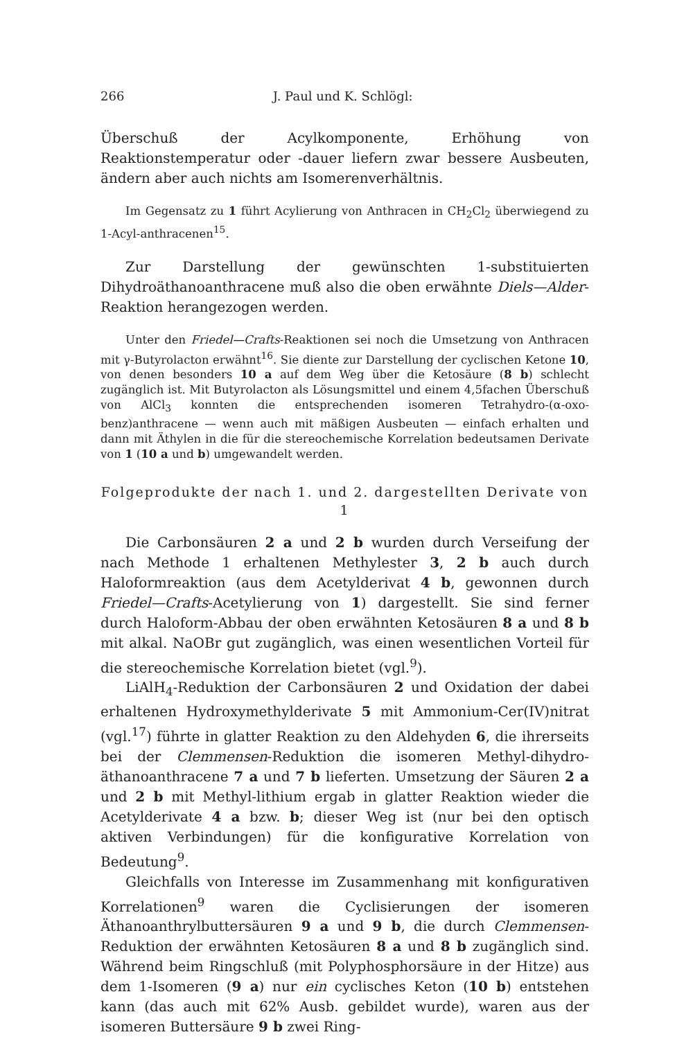266 J. Paul und K. Schlögl:
Überschuß der Acylkomponente, Erhöhung von Reaktionstemperatur oder -dauer liefern zwar bessere Ausbeuten, ändern aber auch nichts am Isomerenverhältnis.
Im Gegensatz zu 1 führt Acylierung von Anthracen in CH<sub>2</sub>Cl<sub>2</sub> überwiegend zu 1-Acyl-anthracenen<sup>15</sup>.
Zur Darstellung der gewünschten 1-substituierten Dihydroäthanoanthracene muß also die oben erwähnte Diels—Alder-Reaktion herangezogen werden.
Unter den Friedel—Crafts-Reaktionen sei noch die Umsetzung von Anthracen mit γ-Butyrolacton erwähnt<sup>16</sup>. Sie diente zur Darstellung der cyclischen Ketone 10, von denen besonders 10 a auf dem Weg über die Ketosäure (8 b) schlecht zugänglich ist. Mit Butyrolacton als Lösungsmittel und einem 4,5fachen Überschuß von AlCl<sub>3</sub> konnten die entsprechenden isomeren Tetrahydro-(α-oxo-benz)anthracene — wenn auch mit mäßigen Ausbeuten — einfach erhalten und dann mit Äthylen in die für die stereochemische Korrelation bedeutsamen Derivate von 1 (10 a und b) umgewandelt werden.
Folgeprodukte der nach 1. und 2. dargestellten Derivate von 1
Die Carbonsäuren 2 a und 2 b wurden durch Verseifung der nach Methode 1 erhaltenen Methylester 3, 2 b auch durch Haloformreaktion (aus dem Acetylderivat 4 b, gewonnen durch Friedel—Crafts-Acetylierung von 1) dargestellt. Sie sind ferner durch Haloform-Abbau der oben erwähnten Ketosäuren 8 a und 8 b mit alkal. NaOBr gut zugänglich, was einen wesentlichen Vorteil für die stereochemische Korrelation bietet (vgl.<sup>9</sup>).
LiAlH<sub>4</sub>-Reduktion der Carbonsäuren 2 und Oxidation der dabei erhaltenen Hydroxymethylderivate 5 mit Ammonium-Cer(IV)nitrat (vgl.<sup>17</sup>) führte in glatter Reaktion zu den Aldehyden 6, die ihrerseits bei der Clemmensen-Reduktion die isomeren Methyl-dihydro-äthanoanthracene 7 a und 7 b lieferten. Umsetzung der Säuren 2 a und 2 b mit Methyl-lithium ergab in glatter Reaktion wieder die Acetylderivate 4 a bzw. b; dieser Weg ist (nur bei den optisch aktiven Verbindungen) für die konfigurative Korrelation von Bedeutung<sup>9</sup>.
Gleichfalls von Interesse im Zusammenhang mit konfigurativen Korrelationen<sup>9</sup> waren die Cyclisierungen der isomeren Äthanoanthrylbuttersäuren 9 a und 9 b, die durch Clemmensen-Reduktion der erwähnten Ketosäuren 8 a und 8 b zugänglich sind. Während beim Ringschluß (mit Polyphosphorsäure in der Hitze) aus dem 1-Isomeren (9 a) nur ein cyclisches Keton (10 b) entstehen kann (das auch mit 62% Ausb. gebildet wurde), waren aus der isomeren Buttersäure 9 b zwei Ring-